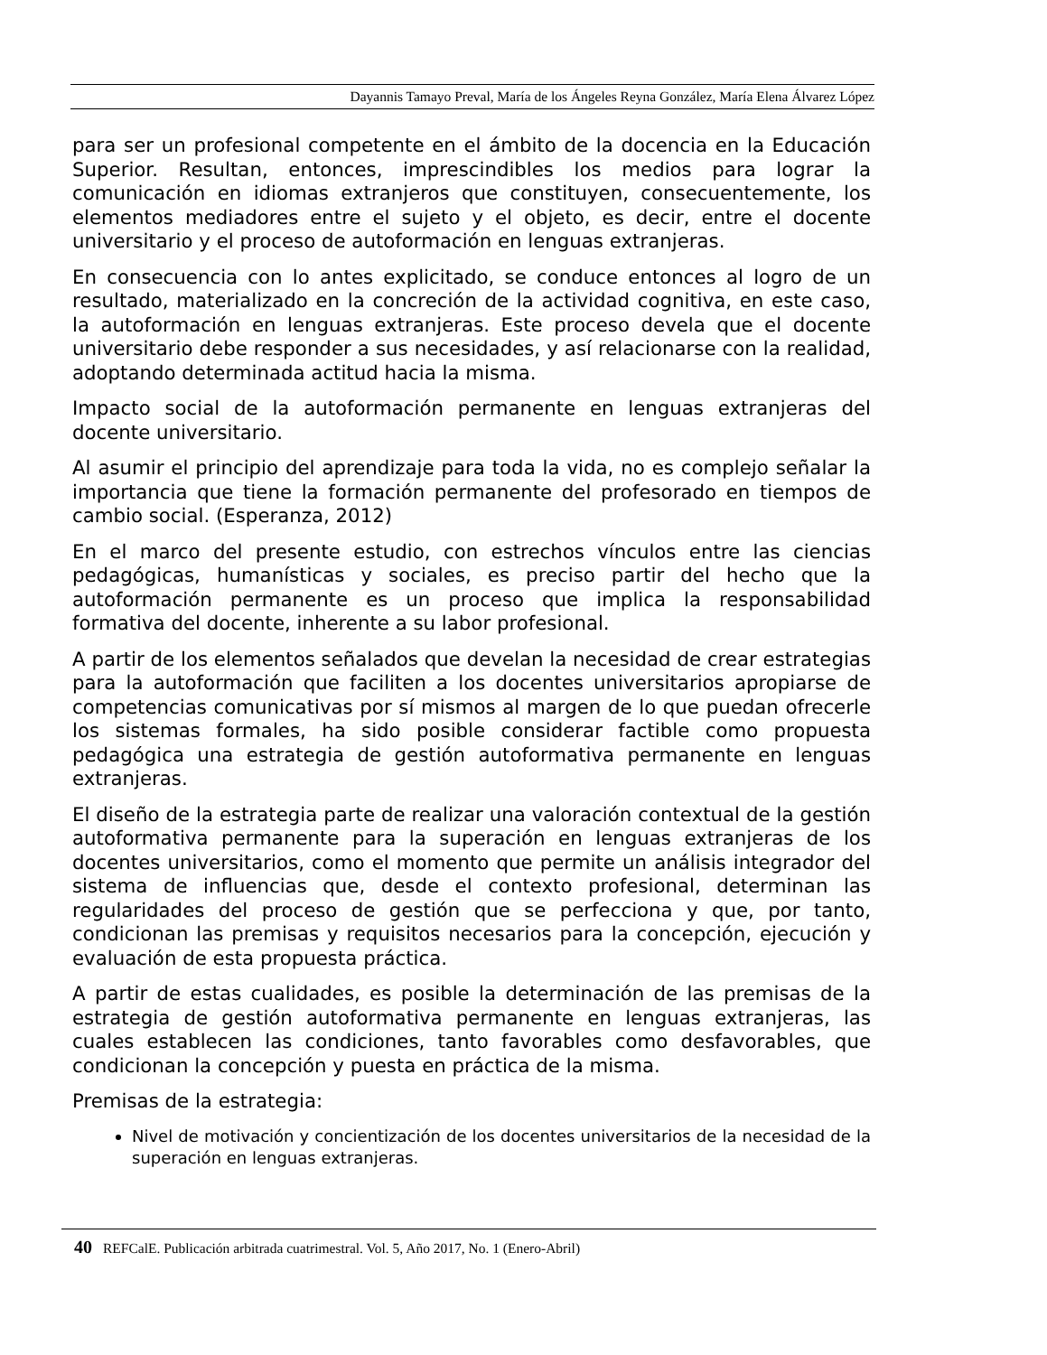Dayannis Tamayo Preval, María de los Ángeles Reyna González, María Elena Álvarez López
para ser un profesional competente en el ámbito de la docencia en la Educación Superior. Resultan, entonces, imprescindibles los medios para lograr la comunicación en idiomas extranjeros que constituyen, consecuentemente, los elementos mediadores entre el sujeto y el objeto, es decir, entre el docente universitario y el proceso de autoformación en lenguas extranjeras.
En consecuencia con lo antes explicitado, se conduce entonces al logro de un resultado, materializado en la concreción de la actividad cognitiva, en este caso, la autoformación en lenguas extranjeras. Este proceso devela que el docente universitario debe responder a sus necesidades, y así relacionarse con la realidad, adoptando determinada actitud hacia la misma.
Impacto social de la autoformación permanente en lenguas extranjeras del docente universitario.
Al asumir el principio del aprendizaje para toda la vida, no es complejo señalar la importancia que tiene la formación permanente del profesorado en tiempos de cambio social. (Esperanza, 2012)
En el marco del presente estudio, con estrechos vínculos entre las ciencias pedagógicas, humanísticas y sociales, es preciso partir del hecho que la autoformación permanente es un proceso que implica la responsabilidad formativa del docente, inherente a su labor profesional.
A partir de los elementos señalados que develan la necesidad de crear estrategias para la autoformación que faciliten a los docentes universitarios apropiarse de competencias comunicativas por sí mismos al margen de lo que puedan ofrecerle los sistemas formales, ha sido posible considerar factible como propuesta pedagógica una estrategia de gestión autoformativa permanente en lenguas extranjeras.
El diseño de la estrategia parte de realizar una valoración contextual de la gestión autoformativa permanente para la superación en lenguas extranjeras de los docentes universitarios, como el momento que permite un análisis integrador del sistema de influencias que, desde el contexto profesional, determinan las regularidades del proceso de gestión que se perfecciona y que, por tanto, condicionan las premisas y requisitos necesarios para la concepción, ejecución y evaluación de esta propuesta práctica.
A partir de estas cualidades, es posible la determinación de las premisas de la estrategia de gestión autoformativa permanente en lenguas extranjeras, las cuales establecen las condiciones, tanto favorables como desfavorables, que condicionan la concepción y puesta en práctica de la misma.
Premisas de la estrategia:
Nivel de motivación y concientización de los docentes universitarios de la necesidad de la superación en lenguas extranjeras.
40 REFCalE. Publicación arbitrada cuatrimestral. Vol. 5, Año 2017, No. 1 (Enero-Abril)